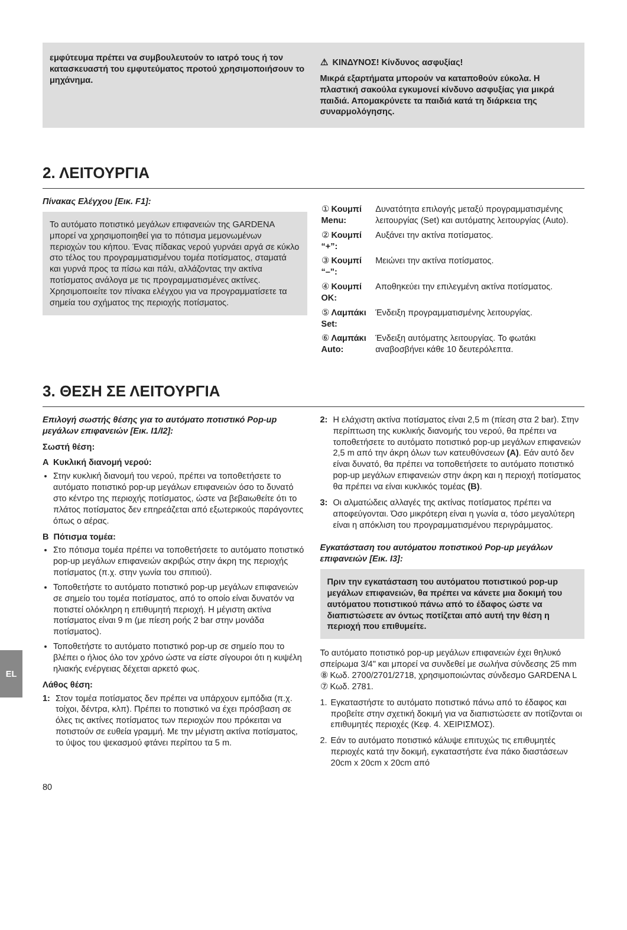εμφύτευμα πρέπει να συμβουλευτούν το ιατρό τους ή τον κατασκευαστή του εμφυτεύματος προτού χρησιμοποιήσουν το μηχάνημα.
⚠ ΚΙΝΔΥΝΟΣ! Κίνδυνος ασφυξίας!
Μικρά εξαρτήματα μπορούν να καταποθούν εύκολα. Η πλαστική σακούλα εγκυμονεί κίνδυνο ασφυξίας για μικρά παιδιά. Απομακρύνετε τα παιδιά κατά τη διάρκεια της συναρμολόγησης.
2. ΛΕΙΤΟΥΡΓΙΑ
Πίνακας Ελέγχου [Εικ. F1]:
Το αυτόματο ποτιστικό μεγάλων επιφανειών της GARDENA μπορεί να χρησιμοποιηθεί για το πότισμα μεμονωμένων περιοχών του κήπου. Ένας πίδακας νερού γυρνάει αργά σε κύκλο στο τέλος του προγραμματισμένου τομέα ποτίσματος, σταματά και γυρνά προς τα πίσω και πάλι, αλλάζοντας την ακτίνα ποτίσματος ανάλογα με τις προγραμματισμένες ακτίνες. Χρησιμοποιείτε τον πίνακα ελέγχου για να προγραμματίσετε τα σημεία του σχήματος της περιοχής ποτίσματος.
| ① Κουμπί Menu: | Δυνατότητα επιλογής μεταξύ προγραμματισμένης λειτουργίας (Set) και αυτόματης λειτουργίας (Auto). |
| ② Κουμπί “+”: | Αυξάνει την ακτίνα ποτίσματος. |
| ③ Κουμπί “–”: | Μειώνει την ακτίνα ποτίσματος. |
| ④ Κουμπί OK: | Αποθηκεύει την επιλεγμένη ακτίνα ποτίσματος. |
| ⑤ Λαμπάκι Set: | Ένδειξη προγραμματισμένης λειτουργίας. |
| ⑥ Λαμπάκι Auto: | Ένδειξη αυτόματης λειτουργίας. Το φωτάκι αναβοσβήνει κάθε 10 δευτερόλεπτα. |
3. ΘΕΣΗ ΣΕ ΛΕΙΤΟΥΡΓΙΑ
Επιλογή σωστής θέσης για το αυτόματο ποτιστικό Pop-up μεγάλων επιφανειών [Εικ. I1/I2]:
Σωστή θέση:
A Κυκλική διανομή νερού:
Στην κυκλική διανομή του νερού, πρέπει να τοποθετήσετε το αυτόματο ποτιστικό pop-up μεγάλων επιφανειών όσο το δυνατό στο κέντρο της περιοχής ποτίσματος, ώστε να βεβαιωθείτε ότι το πλάτος ποτίσματος δεν επηρεάζεται από εξωτερικούς παράγοντες όπως ο αέρας.
B Πότισμα τομέα:
Στο πότισμα τομέα πρέπει να τοποθετήσετε το αυτόματο ποτιστικό pop-up μεγάλων επιφανειών ακριβώς στην άκρη της περιοχής ποτίσματος (π.χ. στην γωνία του σπιτιού).
Τοποθετήστε το αυτόματο ποτιστικό pop-up μεγάλων επιφανειών σε σημείο του τομέα ποτίσματος, από το οποίο είναι δυνατόν να ποτιστεί ολόκληρη η επιθυμητή περιοχή. Η μέγιστη ακτίνα ποτίσματος είναι 9 m (με πίεση ροής 2 bar στην μονάδα ποτίσματος).
Τοποθετήστε το αυτόματο ποτιστικό pop-up σε σημείο που το βλέπει ο ήλιος όλο τον χρόνο ώστε να είστε σίγουροι ότι η κυψέλη ηλιακής ενέργειας δέχεται αρκετό φως.
Λάθος θέση:
1: Στον τομέα ποτίσματος δεν πρέπει να υπάρχουν εμπόδια (π.χ. τοίχοι, δέντρα, κλπ). Πρέπει το ποτιστικό να έχει πρόσβαση σε όλες τις ακτίνες ποτίσματος των περιοχών που πρόκειται να ποτιστούν σε ευθεία γραμμή. Με την μέγιστη ακτίνα ποτίσματος, το ύψος του ψεκασμού φτάνει περίπου τα 5 m.
2: Η ελάχιστη ακτίνα ποτίσματος είναι 2,5 m (πίεση στα 2 bar). Στην περίπτωση της κυκλικής διανομής του νερού, θα πρέπει να τοποθετήσετε το αυτόματο ποτιστικό pop-up μεγάλων επιφανειών 2,5 m από την άκρη όλων των κατευθύνσεων (A). Εάν αυτό δεν είναι δυνατό, θα πρέπει να τοποθετήσετε το αυτόματο ποτιστικό pop-up μεγάλων επιφανειών στην άκρη και η περιοχή ποτίσματος θα πρέπει να είναι κυκλικός τομέας (B).
3: Οι αλματώδεις αλλαγές της ακτίνας ποτίσματος πρέπει να αποφεύγονται. Όσο μικρότερη είναι η γωνία α, τόσο μεγαλύτερη είναι η απόκλιση του προγραμματισμένου περιγράμματος.
Εγκατάσταση του αυτόματου ποτιστικού Pop-up μεγάλων επιφανειών [Εικ. I3]:
Πριν την εγκατάσταση του αυτόματου ποτιστικού pop-up μεγάλων επιφανειών, θα πρέπει να κάνετε μια δοκιμή του αυτόματου ποτιστικού πάνω από το έδαφος ώστε να διαπιστώσετε αν όντως ποτίζεται από αυτή την θέση η περιοχή που επιθυμείτε.
Το αυτόματο ποτιστικό pop-up μεγάλων επιφανειών έχει θηλυκό σπείρωμα 3/4" και μπορεί να συνδεθεί με σωλήνα σύνδεσης 25 mm ⑧ Κωδ. 2700/2701/2718, χρησιμοποιώντας σύνδεσμο GARDENA L ⑦ Κωδ. 2781.
1. Εγκαταστήστε το αυτόματο ποτιστικό πάνω από το έδαφος και προβείτε στην σχετική δοκιμή για να διαπιστώσετε αν ποτίζονται οι επιθυμητές περιοχές (Κεφ. 4. ΧΕΙΡΙΣΜΟΣ).
2. Εάν το αυτόματο ποτιστικό κάλυψε επιτυχώς τις επιθυμητές περιοχές κατά την δοκιμή, εγκαταστήστε ένα πάκο διαστάσεων 20cm x 20cm x 20cm από
80
EL